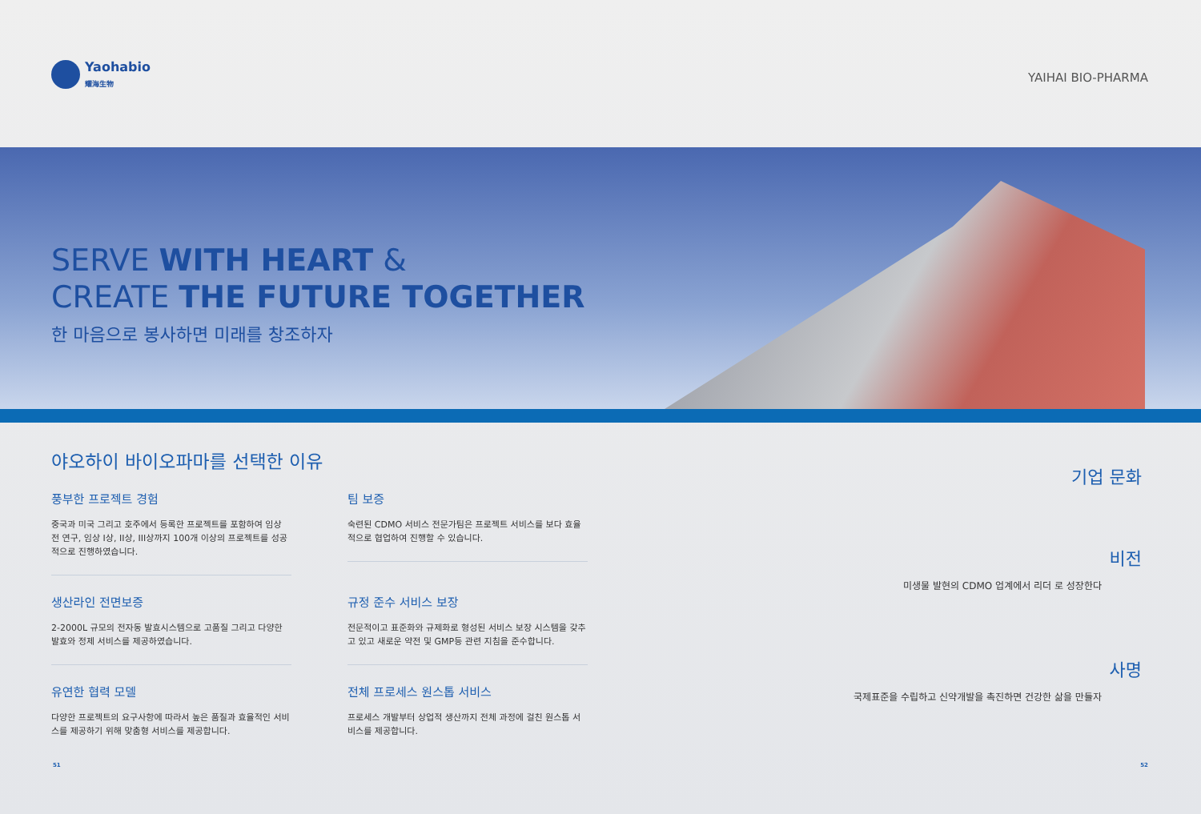Yaohabio
耀海生物
YAIHAI BIO-PHARMA
SERVE WITH HEART &
CREATE THE FUTURE TOGETHER
한 마음으로 봉사하면 미래를 창조하자
야오하이 바이오파마를 선택한 이유
풍부한 프로젝트 경험
중국과 미국 그리고 호주에서 등록한 프로젝트를 포함하여 임상 전 연구, 임상 I상, II상, III상까지 100개 이상의 프로젝트를 성공적으로 진행하였습니다.
팀 보증
숙련된 CDMO 서비스 전문가팀은 프로젝트 서비스를 보다 효율적으로 협업하여 진행할 수 있습니다.
생산라인 전면보증
2-2000L 규모의 전자동 발효시스템으로 고품질 그리고 다양한 발효와 정제 서비스를 제공하였습니다.
규정 준수 서비스 보장
전문적이고 표준화와 규제화로 형성된 서비스 보장 시스템을 갖추고 있고 새로운 약전 및 GMP등 관련 지침을 준수합니다.
유연한 협력 모델
다양한 프로젝트의 요구사항에 따라서 높은 품질과 효율적인 서비스를 제공하기 위해 맞춤형 서비스를 제공합니다.
전체 프로세스 원스톱 서비스
프로세스 개발부터 상업적 생산까지 전체 과정에 걸친 원스톱 서비스를 제공합니다.
기업 문화
비전
미생물 발현의 CDMO 업계에서 리더 로 성장한다
사명
국제표준을 수립하고 신약개발을 촉진하면 건강한 삶을 만들자
51 52